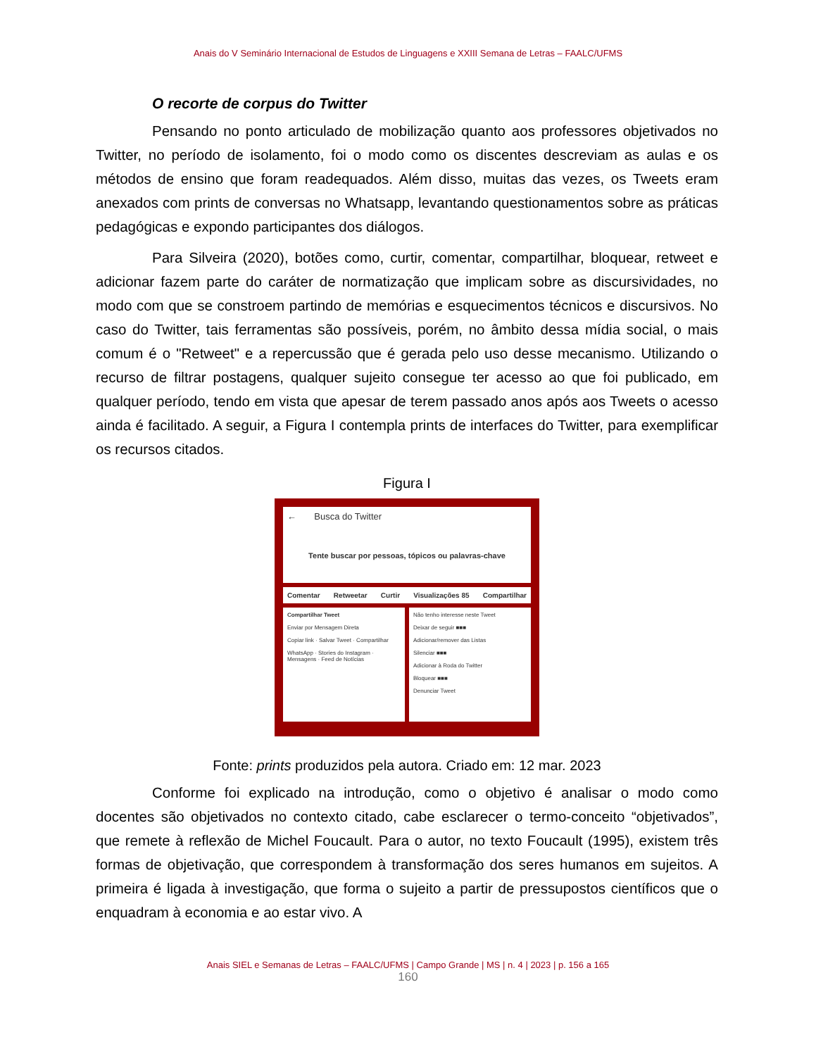Anais do V Seminário Internacional de Estudos de Linguagens e XXIII Semana de Letras – FAALC/UFMS
O recorte de corpus do Twitter
Pensando no ponto articulado de mobilização quanto aos professores objetivados no Twitter, no período de isolamento, foi o modo como os discentes descreviam as aulas e os métodos de ensino que foram readequados. Além disso, muitas das vezes, os Tweets eram anexados com prints de conversas no Whatsapp, levantando questionamentos sobre as práticas pedagógicas e expondo participantes dos diálogos.
Para Silveira (2020), botões como, curtir, comentar, compartilhar, bloquear, retweet e adicionar fazem parte do caráter de normatização que implicam sobre as discursividades, no modo com que se constroem partindo de memórias e esquecimentos técnicos e discursivos. No caso do Twitter, tais ferramentas são possíveis, porém, no âmbito dessa mídia social, o mais comum é o "Retweet" e a repercussão que é gerada pelo uso desse mecanismo. Utilizando o recurso de filtrar postagens, qualquer sujeito consegue ter acesso ao que foi publicado, em qualquer período, tendo em vista que apesar de terem passado anos após aos Tweets o acesso ainda é facilitado. A seguir, a Figura I contempla prints de interfaces do Twitter, para exemplificar os recursos citados.
Figura I
← Busca do Twitter
Tente buscar por pessoas, tópicos ou palavras-chave
Comentar Retweetar Curtir Visualizações 85 Compartilhar
Compartilhar Tweet
Enviar por Mensagem Direta
Copiar link · Salvar Tweet · Compartilhar
WhatsApp · Stories do Instagram · Mensagens · Feed de Notícias
Não tenho interesse neste Tweet
Deixar de seguir ■■■
Adicionar/remover das Listas
Silenciar ■■■
Adicionar à Roda do Twitter
Bloquear ■■■
Denunciar Tweet
Fonte: prints produzidos pela autora. Criado em: 12 mar. 2023
Conforme foi explicado na introdução, como o objetivo é analisar o modo como docentes são objetivados no contexto citado, cabe esclarecer o termo-conceito “objetivados”, que remete à reflexão de Michel Foucault. Para o autor, no texto Foucault (1995), existem três formas de objetivação, que correspondem à transformação dos seres humanos em sujeitos. A primeira é ligada à investigação, que forma o sujeito a partir de pressupostos científicos que o enquadram à economia e ao estar vivo. A
Anais SIEL e Semanas de Letras – FAALC/UFMS | Campo Grande | MS | n. 4 | 2023 | p. 156 a 165
160